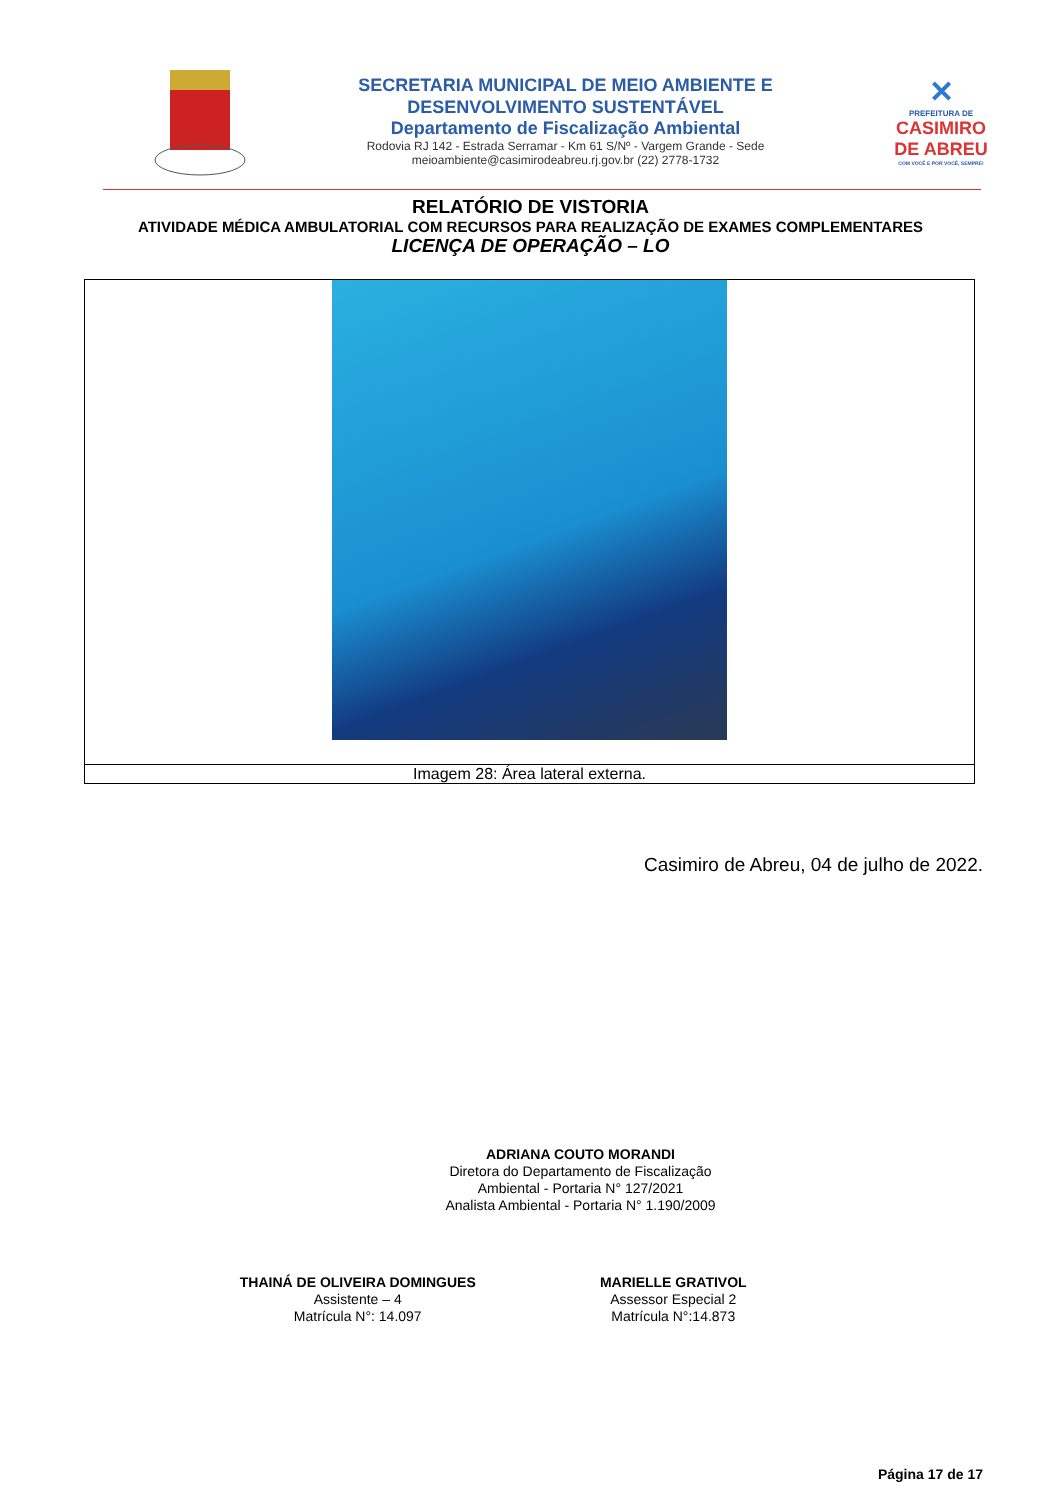SECRETARIA MUNICIPAL DE MEIO AMBIENTE E
DESENVOLVIMENTO SUSTENTÁVEL
Departamento de Fiscalização Ambiental
Rodovia RJ 142 - Estrada Serramar - Km 61 S/Nº - Vargem Grande - Sede
meioambiente@casimirodeabreu.rj.gov.br (22) 2778-1732
✕
PREFEITURA DE
CASIMIRO
DE ABREU
COM VOCÊ E POR VOCÊ, SEMPRE!
RELATÓRIO DE VISTORIA
ATIVIDADE MÉDICA AMBULATORIAL COM RECURSOS PARA REALIZAÇÃO DE EXAMES COMPLEMENTARES
LICENÇA DE OPERAÇÃO – LO
| Imagem 28: Área lateral externa. |
Casimiro de Abreu, 04 de julho de 2022.
ADRIANA COUTO MORANDI
Diretora do Departamento de Fiscalização
Ambiental - Portaria N° 127/2021
Analista Ambiental - Portaria N° 1.190/2009
THAINÁ DE OLIVEIRA DOMINGUES
Assistente – 4
Matrícula N°: 14.097
MARIELLE GRATIVOL
Assessor Especial 2
Matrícula N°:14.873
Página 17 de 17